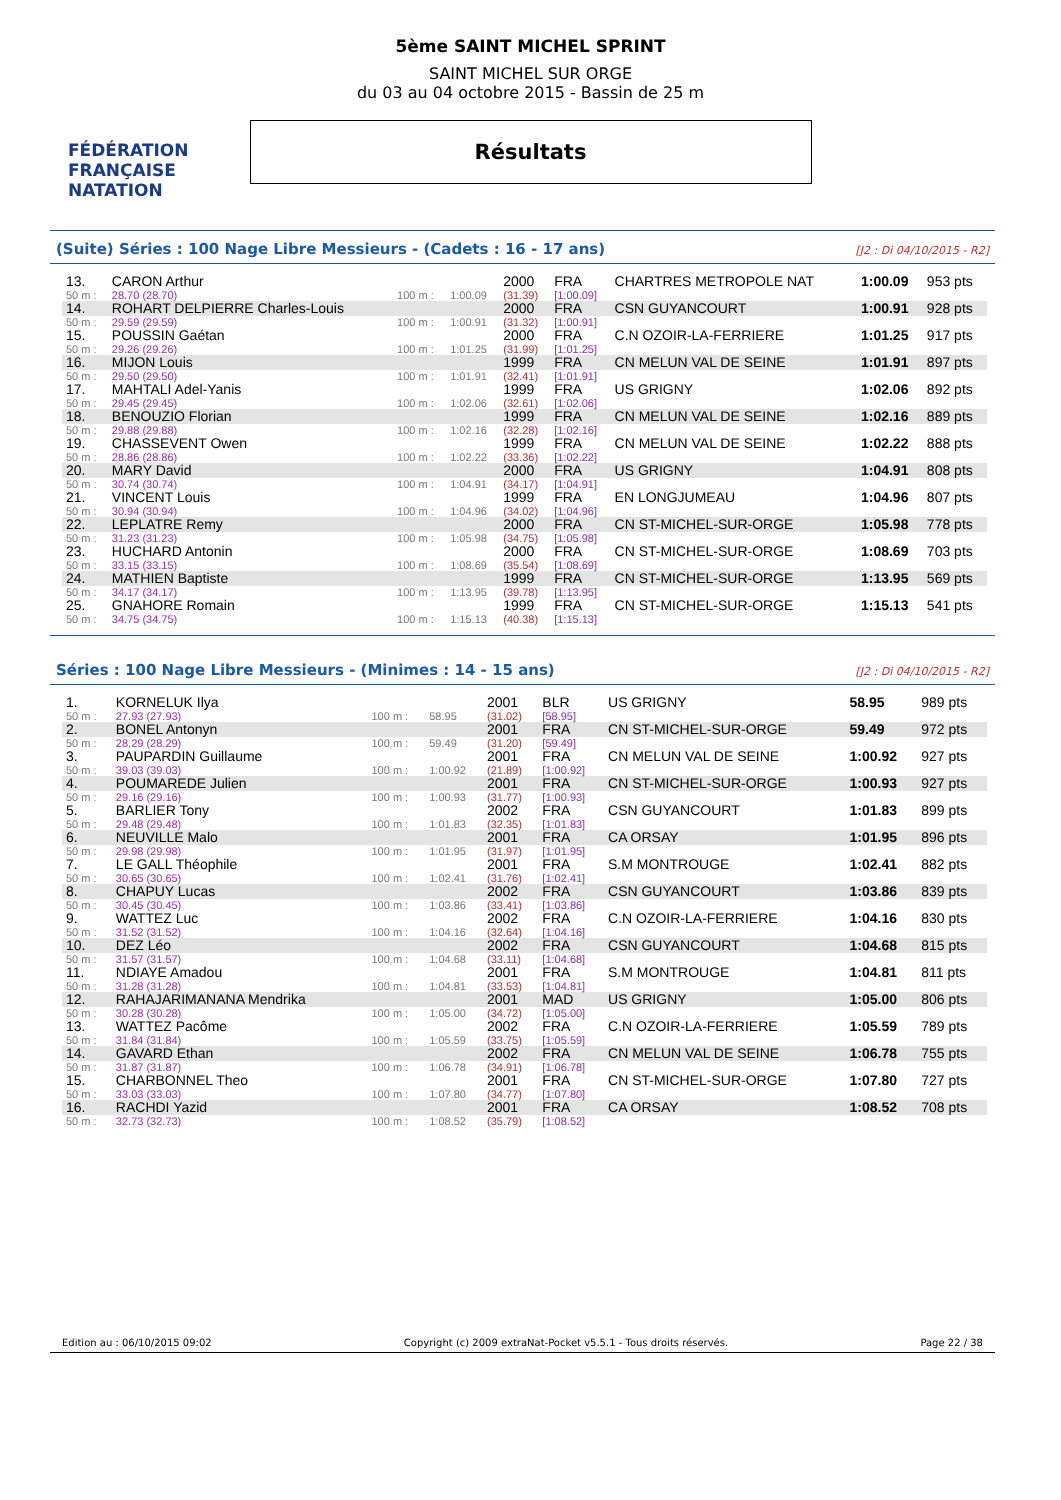FÉDÉRATION FRANÇAISE
NATATION
5ème SAINT MICHEL SPRINT
SAINT MICHEL SUR ORGE
du 03 au 04 octobre 2015 - Bassin de 25 m
Résultats
(Suite) Séries : 100 Nage Libre Messieurs - (Cadets : 16 - 17 ans) [J2 : Di 04/10/2015 - R2]
| 13. | CARON Arthur | | | 2000 | FRA | CHARTRES METROPOLE NAT | 1:00.09 | 953 pts |
| 50 m : | 28.70 (28.70) | 100 m : | 1:00.09 | (31.39) | [1:00.09] | | | |
| 14. | ROHART DELPIERRE Charles-Louis | | | 2000 | FRA | CSN GUYANCOURT | 1:00.91 | 928 pts |
| 50 m : | 29.59 (29.59) | 100 m : | 1:00.91 | (31.32) | [1:00.91] | | | |
| 15. | POUSSIN Gaétan | | | 2000 | FRA | C.N OZOIR-LA-FERRIERE | 1:01.25 | 917 pts |
| 50 m : | 29.26 (29.26) | 100 m : | 1:01.25 | (31.99) | [1:01.25] | | | |
| 16. | MIJON Louis | | | 1999 | FRA | CN MELUN VAL DE SEINE | 1:01.91 | 897 pts |
| 50 m : | 29.50 (29.50) | 100 m : | 1:01.91 | (32.41) | [1:01.91] | | | |
| 17. | MAHTALI Adel-Yanis | | | 1999 | FRA | US GRIGNY | 1:02.06 | 892 pts |
| 50 m : | 29.45 (29.45) | 100 m : | 1:02.06 | (32.61) | [1:02.06] | | | |
| 18. | BENOUZIO Florian | | | 1999 | FRA | CN MELUN VAL DE SEINE | 1:02.16 | 889 pts |
| 50 m : | 29.88 (29.88) | 100 m : | 1:02.16 | (32.28) | [1:02.16] | | | |
| 19. | CHASSEVENT Owen | | | 1999 | FRA | CN MELUN VAL DE SEINE | 1:02.22 | 888 pts |
| 50 m : | 28.86 (28.86) | 100 m : | 1:02.22 | (33.36) | [1:02.22] | | | |
| 20. | MARY David | | | 2000 | FRA | US GRIGNY | 1:04.91 | 808 pts |
| 50 m : | 30.74 (30.74) | 100 m : | 1:04.91 | (34.17) | [1:04.91] | | | |
| 21. | VINCENT Louis | | | 1999 | FRA | EN LONGJUMEAU | 1:04.96 | 807 pts |
| 50 m : | 30.94 (30.94) | 100 m : | 1:04.96 | (34.02) | [1:04.96] | | | |
| 22. | LEPLATRE Remy | | | 2000 | FRA | CN ST-MICHEL-SUR-ORGE | 1:05.98 | 778 pts |
| 50 m : | 31.23 (31.23) | 100 m : | 1:05.98 | (34.75) | [1:05.98] | | | |
| 23. | HUCHARD Antonin | | | 2000 | FRA | CN ST-MICHEL-SUR-ORGE | 1:08.69 | 703 pts |
| 50 m : | 33.15 (33.15) | 100 m : | 1:08.69 | (35.54) | [1:08.69] | | | |
| 24. | MATHIEN Baptiste | | | 1999 | FRA | CN ST-MICHEL-SUR-ORGE | 1:13.95 | 569 pts |
| 50 m : | 34.17 (34.17) | 100 m : | 1:13.95 | (39.78) | [1:13.95] | | | |
| 25. | GNAHORE Romain | | | 1999 | FRA | CN ST-MICHEL-SUR-ORGE | 1:15.13 | 541 pts |
| 50 m : | 34.75 (34.75) | 100 m : | 1:15.13 | (40.38) | [1:15.13] | | | |
Séries : 100 Nage Libre Messieurs - (Minimes : 14 - 15 ans) [J2 : Di 04/10/2015 - R2]
| 1. | KORNELUK Ilya | | | 2001 | BLR | US GRIGNY | 58.95 | 989 pts |
| 50 m : | 27.93 (27.93) | 100 m : | 58.95 | (31.02) | [58.95] | | | |
| 2. | BONEL Antonyn | | | 2001 | FRA | CN ST-MICHEL-SUR-ORGE | 59.49 | 972 pts |
| 50 m : | 28.29 (28.29) | 100 m : | 59.49 | (31.20) | [59.49] | | | |
| 3. | PAUPARDIN Guillaume | | | 2001 | FRA | CN MELUN VAL DE SEINE | 1:00.92 | 927 pts |
| 50 m : | 39.03 (39.03) | 100 m : | 1:00.92 | (21.89) | [1:00.92] | | | |
| 4. | POUMAREDE Julien | | | 2001 | FRA | CN ST-MICHEL-SUR-ORGE | 1:00.93 | 927 pts |
| 50 m : | 29.16 (29.16) | 100 m : | 1:00.93 | (31.77) | [1:00.93] | | | |
| 5. | BARLIER Tony | | | 2002 | FRA | CSN GUYANCOURT | 1:01.83 | 899 pts |
| 50 m : | 29.48 (29.48) | 100 m : | 1:01.83 | (32.35) | [1:01.83] | | | |
| 6. | NEUVILLE Malo | | | 2001 | FRA | CA ORSAY | 1:01.95 | 896 pts |
| 50 m : | 29.98 (29.98) | 100 m : | 1:01.95 | (31.97) | [1:01.95] | | | |
| 7. | LE GALL Théophile | | | 2001 | FRA | S.M MONTROUGE | 1:02.41 | 882 pts |
| 50 m : | 30.65 (30.65) | 100 m : | 1:02.41 | (31.76) | [1:02.41] | | | |
| 8. | CHAPUY Lucas | | | 2002 | FRA | CSN GUYANCOURT | 1:03.86 | 839 pts |
| 50 m : | 30.45 (30.45) | 100 m : | 1:03.86 | (33.41) | [1:03.86] | | | |
| 9. | WATTEZ Luc | | | 2002 | FRA | C.N OZOIR-LA-FERRIERE | 1:04.16 | 830 pts |
| 50 m : | 31.52 (31.52) | 100 m : | 1:04.16 | (32.64) | [1:04.16] | | | |
| 10. | DEZ Léo | | | 2002 | FRA | CSN GUYANCOURT | 1:04.68 | 815 pts |
| 50 m : | 31.57 (31.57) | 100 m : | 1:04.68 | (33.11) | [1:04.68] | | | |
| 11. | NDIAYE Amadou | | | 2001 | FRA | S.M MONTROUGE | 1:04.81 | 811 pts |
| 50 m : | 31.28 (31.28) | 100 m : | 1:04.81 | (33.53) | [1:04.81] | | | |
| 12. | RAHAJARIMANANA Mendrika | | | 2001 | MAD | US GRIGNY | 1:05.00 | 806 pts |
| 50 m : | 30.28 (30.28) | 100 m : | 1:05.00 | (34.72) | [1:05.00] | | | |
| 13. | WATTEZ Pacôme | | | 2002 | FRA | C.N OZOIR-LA-FERRIERE | 1:05.59 | 789 pts |
| 50 m : | 31.84 (31.84) | 100 m : | 1:05.59 | (33.75) | [1:05.59] | | | |
| 14. | GAVARD Ethan | | | 2002 | FRA | CN MELUN VAL DE SEINE | 1:06.78 | 755 pts |
| 50 m : | 31.87 (31.87) | 100 m : | 1:06.78 | (34.91) | [1:06.78] | | | |
| 15. | CHARBONNEL Theo | | | 2001 | FRA | CN ST-MICHEL-SUR-ORGE | 1:07.80 | 727 pts |
| 50 m : | 33.03 (33.03) | 100 m : | 1:07.80 | (34.77) | [1:07.80] | | | |
| 16. | RACHDI Yazid | | | 2001 | FRA | CA ORSAY | 1:08.52 | 708 pts |
| 50 m : | 32.73 (32.73) | 100 m : | 1:08.52 | (35.79) | [1:08.52] | | | |
Edition au : 06/10/2015 09:02 Copyright (c) 2009 extraNat-Pocket v5.5.1 - Tous droits réservés. Page 22 / 38